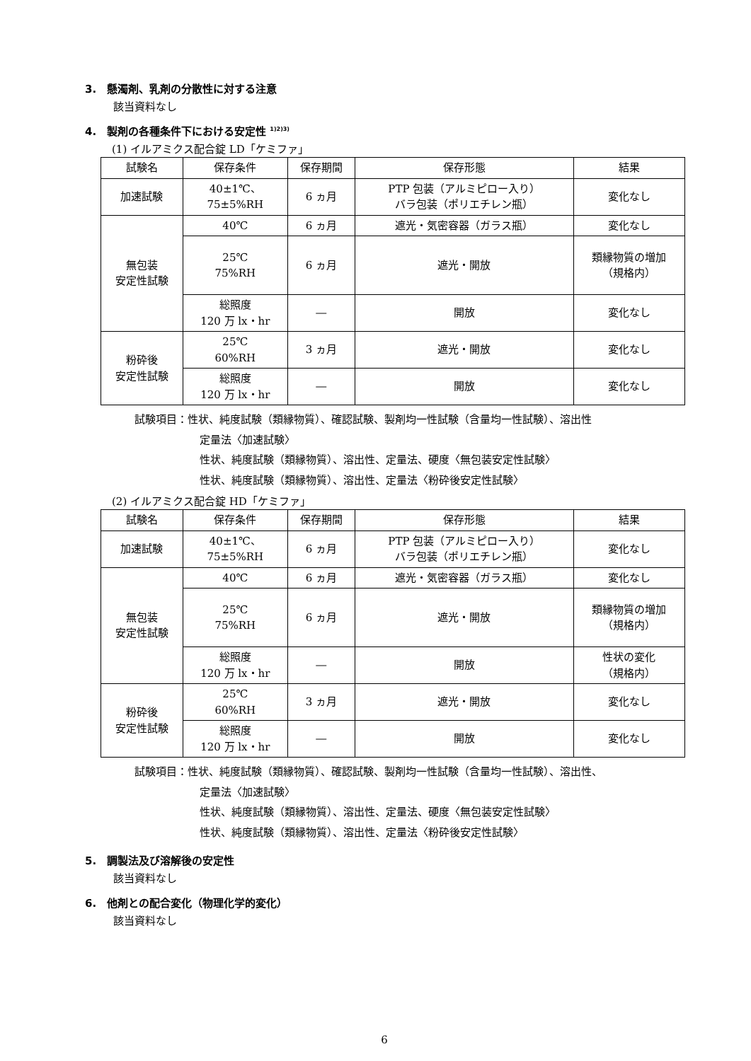3.　懸濁剤、乳剤の分散性に対する注意
該当資料なし
4.　製剤の各種条件下における安定性 <sup>1)2)3)</sup>
(1) イルアミクス配合錠 LD「ケミファ」
| 試験名 | 保存条件 | 保存期間 | 保存形態 | 結果 |
| --- | --- | --- | --- | --- |
| 加速試験 | 40±1℃、 75±5%RH | 6 ヵ月 | PTP 包装（アルミピロー入り） バラ包装（ポリエチレン瓶） | 変化なし |
| 無包装 安定性試験 | 40℃ | 6 ヵ月 | 遮光・気密容器（ガラス瓶） | 変化なし |
| | 25℃ 75%RH | 6 ヵ月 | 遮光・開放 | 類縁物質の増加 （規格内） |
| | 総照度 120 万 lx・hr | ― | 開放 | 変化なし |
| 粉砕後 安定性試験 | 25℃ 60%RH | 3 ヵ月 | 遮光・開放 | 変化なし |
| | 総照度 120 万 lx・hr | ― | 開放 | 変化なし |
試験項目：性状、純度試験（類縁物質）、確認試験、製剤均一性試験（含量均一性試験）、溶出性
定量法〈加速試験〉
性状、純度試験（類縁物質）、溶出性、定量法、硬度〈無包装安定性試験〉
性状、純度試験（類縁物質）、溶出性、定量法〈粉砕後安定性試験〉
(2) イルアミクス配合錠 HD「ケミファ」
| 試験名 | 保存条件 | 保存期間 | 保存形態 | 結果 |
| --- | --- | --- | --- | --- |
| 加速試験 | 40±1℃、 75±5%RH | 6 ヵ月 | PTP 包装（アルミピロー入り） バラ包装（ポリエチレン瓶） | 変化なし |
| 無包装 安定性試験 | 40℃ | 6 ヵ月 | 遮光・気密容器（ガラス瓶） | 変化なし |
| | 25℃ 75%RH | 6 ヵ月 | 遮光・開放 | 類縁物質の増加 （規格内） |
| | 総照度 120 万 lx・hr | ― | 開放 | 性状の変化 （規格内） |
| 粉砕後 安定性試験 | 25℃ 60%RH | 3 ヵ月 | 遮光・開放 | 変化なし |
| | 総照度 120 万 lx・hr | ― | 開放 | 変化なし |
試験項目：性状、純度試験（類縁物質）、確認試験、製剤均一性試験（含量均一性試験）、溶出性、
定量法〈加速試験〉
性状、純度試験（類縁物質）、溶出性、定量法、硬度〈無包装安定性試験〉
性状、純度試験（類縁物質）、溶出性、定量法〈粉砕後安定性試験〉
5.　調製法及び溶解後の安定性
該当資料なし
6.　他剤との配合変化（物理化学的変化）
該当資料なし
6